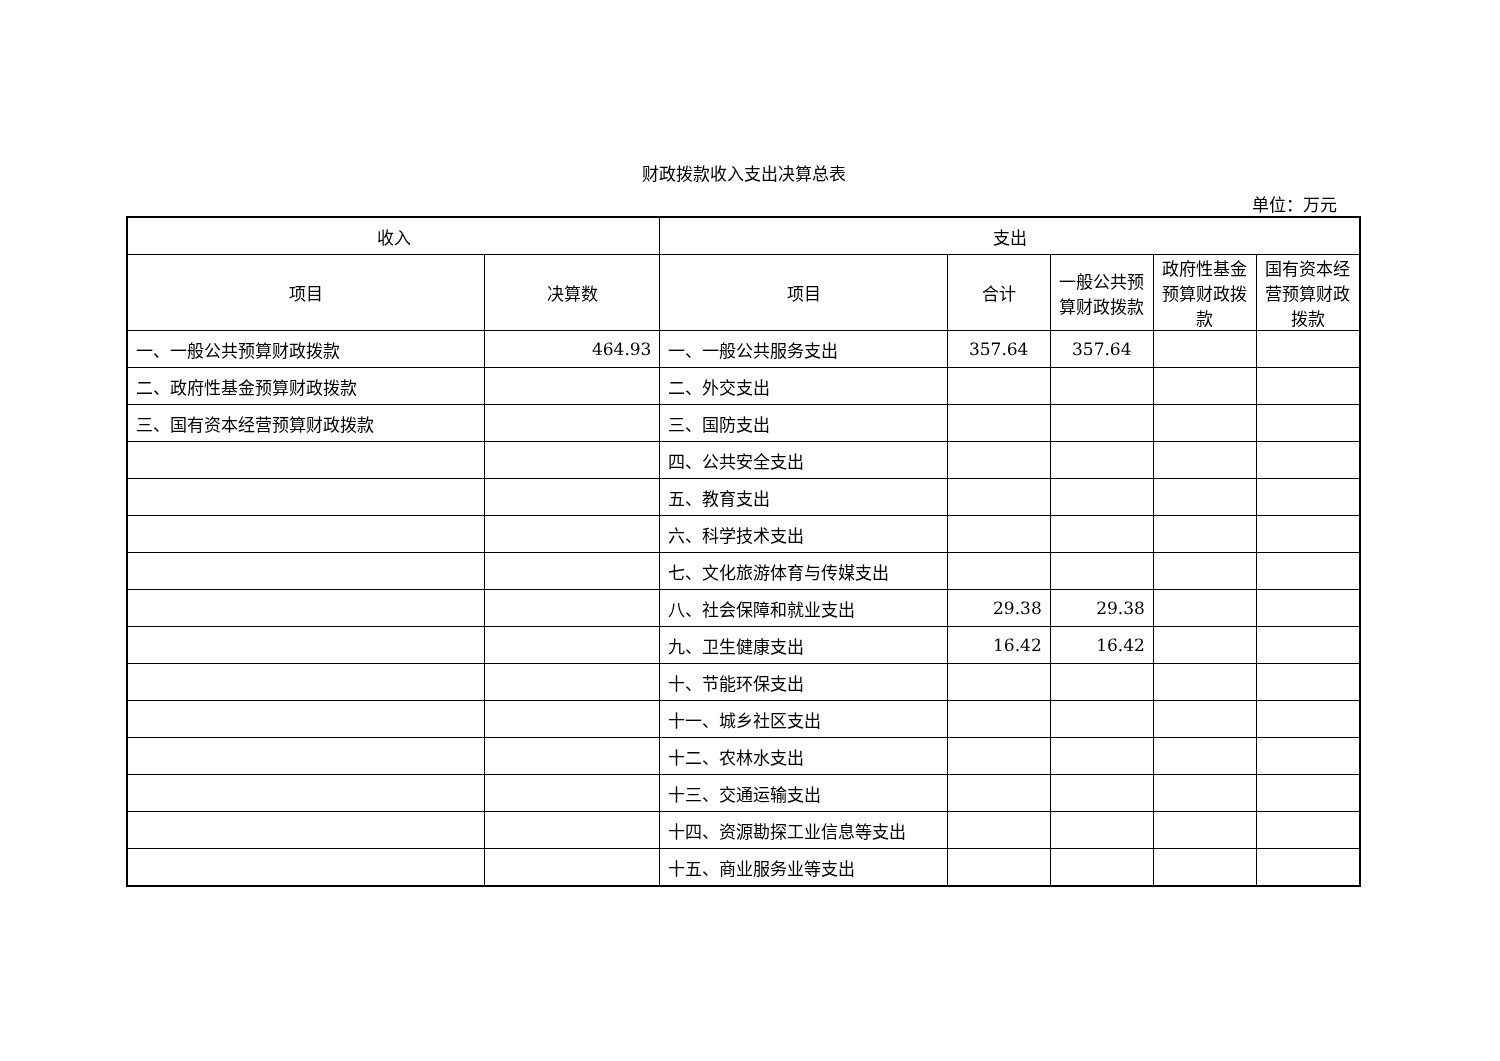财政拨款收入支出决算总表
单位：万元
| 收入 | | 支出 | | | | |
| --- | --- | --- | --- | --- | --- | --- |
| 项目 | 决算数 | 项目 | 合计 | 一般公共预算财政拨款 | 政府性基金预算财政拨款 | 国有资本经营预算财政拨款 |
| 一、一般公共预算财政拨款 | 464.93 | 一、一般公共服务支出 | 357.64 | 357.64 | | |
| 二、政府性基金预算财政拨款 | | 二、外交支出 | | | | |
| 三、国有资本经营预算财政拨款 | | 三、国防支出 | | | | |
| | | 四、公共安全支出 | | | | |
| | | 五、教育支出 | | | | |
| | | 六、科学技术支出 | | | | |
| | | 七、文化旅游体育与传媒支出 | | | | |
| | | 八、社会保障和就业支出 | 29.38 | 29.38 | | |
| | | 九、卫生健康支出 | 16.42 | 16.42 | | |
| | | 十、节能环保支出 | | | | |
| | | 十一、城乡社区支出 | | | | |
| | | 十二、农林水支出 | | | | |
| | | 十三、交通运输支出 | | | | |
| | | 十四、资源勘探工业信息等支出 | | | | |
| | | 十五、商业服务业等支出 | | | | |